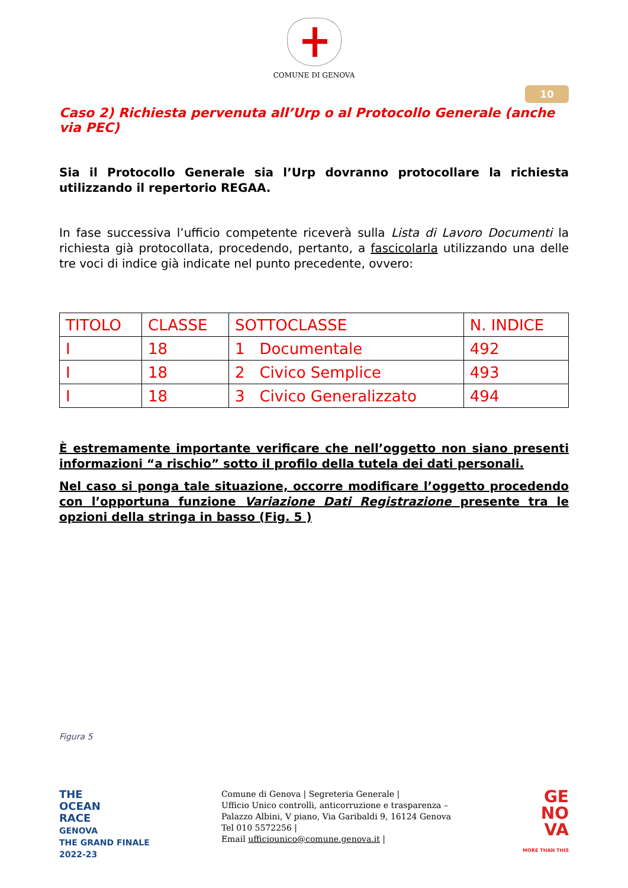COMUNE DI GENOVA
10
Caso 2) Richiesta pervenuta all’Urp o al Protocollo Generale (anche via PEC)
Sia il Protocollo Generale sia l’Urp dovranno protocollare la richiesta utilizzando il repertorio REGAA.
In fase successiva l’ufficio competente riceverà sulla Lista di Lavoro Documenti la richiesta già protocollata, procedendo, pertanto, a fascicolarla utilizzando una delle tre voci di indice già indicate nel punto precedente, ovvero:
| TITOLO | CLASSE | SOTTOCLASSE | N. INDICE |
| --- | --- | --- | --- |
| I | 18 | 1 Documentale | 492 |
| I | 18 | 2 Civico Semplice | 493 |
| I | 18 | 3 Civico Generalizzato | 494 |
È estremamente importante verificare che nell’oggetto non siano presenti informazioni “a rischio” sotto il profilo della tutela dei dati personali.
Nel caso si ponga tale situazione, occorre modificare l’oggetto procedendo con l’opportuna funzione Variazione Dati Registrazione presente tra le opzioni della stringa in basso (Fig. 5 )
Figura 5
THE
OCEAN
RACE
GENOVA
THE GRAND FINALE
2022-23
Comune di Genova | Segreteria Generale |
Ufficio Unico controlli, anticorruzione e trasparenza –
Palazzo Albini, V piano, Via Garibaldi 9, 16124 Genova
Tel 010 5572256 |
Email ufficiounico@comune.genova.it |
GE
NO
VA
MORE THAN THIS